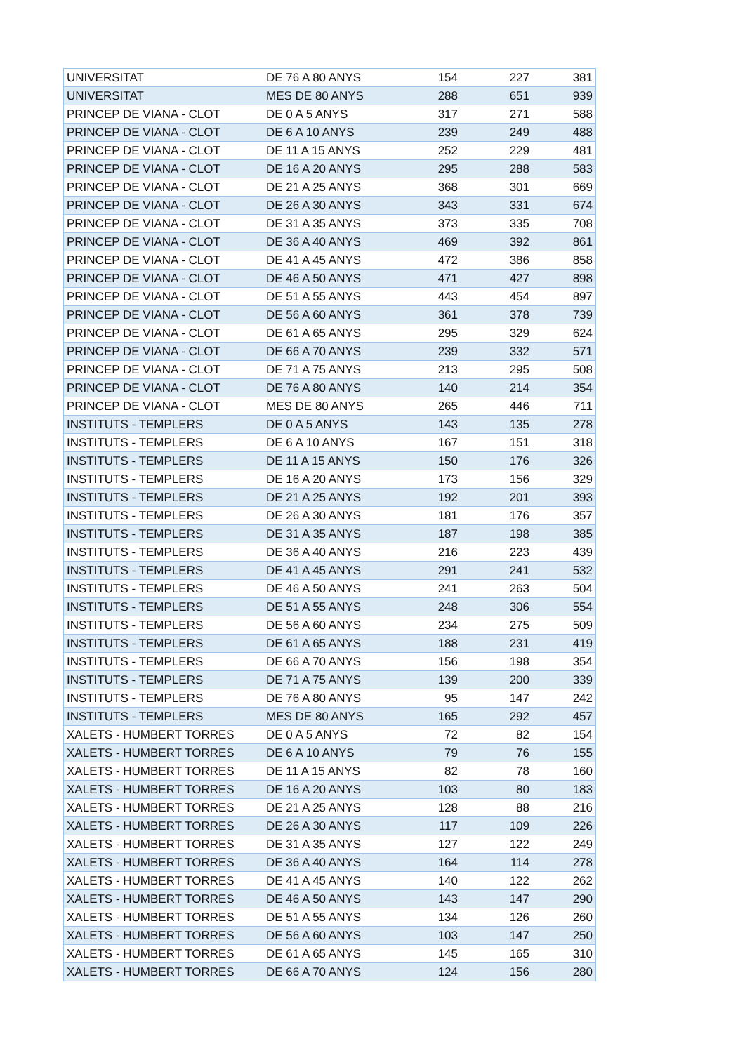| UNIVERSITAT | DE 76 A 80 ANYS | 154 | 227 | 381 |
| UNIVERSITAT | MES DE 80 ANYS | 288 | 651 | 939 |
| PRINCEP DE VIANA - CLOT | DE 0 A 5 ANYS | 317 | 271 | 588 |
| PRINCEP DE VIANA - CLOT | DE 6 A 10 ANYS | 239 | 249 | 488 |
| PRINCEP DE VIANA - CLOT | DE 11 A 15 ANYS | 252 | 229 | 481 |
| PRINCEP DE VIANA - CLOT | DE 16 A 20 ANYS | 295 | 288 | 583 |
| PRINCEP DE VIANA - CLOT | DE 21 A 25 ANYS | 368 | 301 | 669 |
| PRINCEP DE VIANA - CLOT | DE 26 A 30 ANYS | 343 | 331 | 674 |
| PRINCEP DE VIANA - CLOT | DE 31 A 35 ANYS | 373 | 335 | 708 |
| PRINCEP DE VIANA - CLOT | DE 36 A 40 ANYS | 469 | 392 | 861 |
| PRINCEP DE VIANA - CLOT | DE 41 A 45 ANYS | 472 | 386 | 858 |
| PRINCEP DE VIANA - CLOT | DE 46 A 50 ANYS | 471 | 427 | 898 |
| PRINCEP DE VIANA - CLOT | DE 51 A 55 ANYS | 443 | 454 | 897 |
| PRINCEP DE VIANA - CLOT | DE 56 A 60 ANYS | 361 | 378 | 739 |
| PRINCEP DE VIANA - CLOT | DE 61 A 65 ANYS | 295 | 329 | 624 |
| PRINCEP DE VIANA - CLOT | DE 66 A 70 ANYS | 239 | 332 | 571 |
| PRINCEP DE VIANA - CLOT | DE 71 A 75 ANYS | 213 | 295 | 508 |
| PRINCEP DE VIANA - CLOT | DE 76 A 80 ANYS | 140 | 214 | 354 |
| PRINCEP DE VIANA - CLOT | MES DE 80 ANYS | 265 | 446 | 711 |
| INSTITUTS - TEMPLERS | DE 0 A 5 ANYS | 143 | 135 | 278 |
| INSTITUTS - TEMPLERS | DE 6 A 10 ANYS | 167 | 151 | 318 |
| INSTITUTS - TEMPLERS | DE 11 A 15 ANYS | 150 | 176 | 326 |
| INSTITUTS - TEMPLERS | DE 16 A 20 ANYS | 173 | 156 | 329 |
| INSTITUTS - TEMPLERS | DE 21 A 25 ANYS | 192 | 201 | 393 |
| INSTITUTS - TEMPLERS | DE 26 A 30 ANYS | 181 | 176 | 357 |
| INSTITUTS - TEMPLERS | DE 31 A 35 ANYS | 187 | 198 | 385 |
| INSTITUTS - TEMPLERS | DE 36 A 40 ANYS | 216 | 223 | 439 |
| INSTITUTS - TEMPLERS | DE 41 A 45 ANYS | 291 | 241 | 532 |
| INSTITUTS - TEMPLERS | DE 46 A 50 ANYS | 241 | 263 | 504 |
| INSTITUTS - TEMPLERS | DE 51 A 55 ANYS | 248 | 306 | 554 |
| INSTITUTS - TEMPLERS | DE 56 A 60 ANYS | 234 | 275 | 509 |
| INSTITUTS - TEMPLERS | DE 61 A 65 ANYS | 188 | 231 | 419 |
| INSTITUTS - TEMPLERS | DE 66 A 70 ANYS | 156 | 198 | 354 |
| INSTITUTS - TEMPLERS | DE 71 A 75 ANYS | 139 | 200 | 339 |
| INSTITUTS - TEMPLERS | DE 76 A 80 ANYS | 95 | 147 | 242 |
| INSTITUTS - TEMPLERS | MES DE 80 ANYS | 165 | 292 | 457 |
| XALETS - HUMBERT TORRES | DE 0 A 5 ANYS | 72 | 82 | 154 |
| XALETS - HUMBERT TORRES | DE 6 A 10 ANYS | 79 | 76 | 155 |
| XALETS - HUMBERT TORRES | DE 11 A 15 ANYS | 82 | 78 | 160 |
| XALETS - HUMBERT TORRES | DE 16 A 20 ANYS | 103 | 80 | 183 |
| XALETS - HUMBERT TORRES | DE 21 A 25 ANYS | 128 | 88 | 216 |
| XALETS - HUMBERT TORRES | DE 26 A 30 ANYS | 117 | 109 | 226 |
| XALETS - HUMBERT TORRES | DE 31 A 35 ANYS | 127 | 122 | 249 |
| XALETS - HUMBERT TORRES | DE 36 A 40 ANYS | 164 | 114 | 278 |
| XALETS - HUMBERT TORRES | DE 41 A 45 ANYS | 140 | 122 | 262 |
| XALETS - HUMBERT TORRES | DE 46 A 50 ANYS | 143 | 147 | 290 |
| XALETS - HUMBERT TORRES | DE 51 A 55 ANYS | 134 | 126 | 260 |
| XALETS - HUMBERT TORRES | DE 56 A 60 ANYS | 103 | 147 | 250 |
| XALETS - HUMBERT TORRES | DE 61 A 65 ANYS | 145 | 165 | 310 |
| XALETS - HUMBERT TORRES | DE 66 A 70 ANYS | 124 | 156 | 280 |